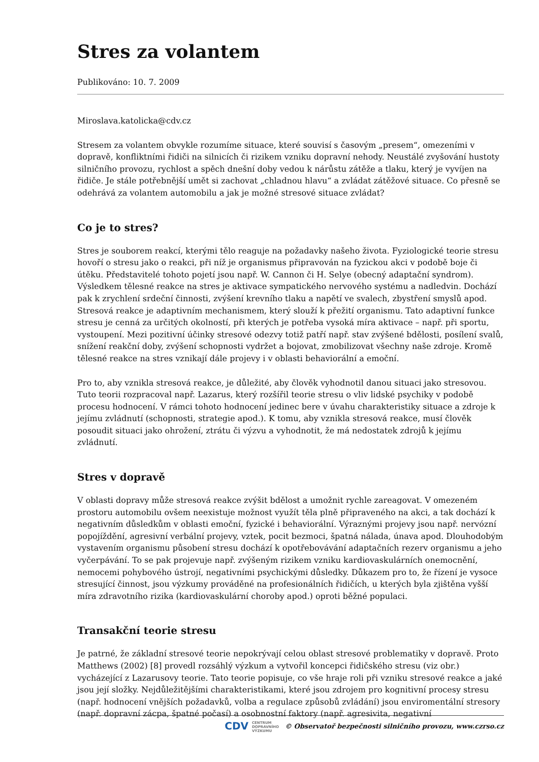Stres za volantem
Publikováno: 10. 7. 2009
Miroslava.katolicka@cdv.cz
Stresem za volantem obvykle rozumíme situace, které souvisí s časovým „presem“, omezeními v dopravě, konfliktními řidiči na silnicích či rizikem vzniku dopravní nehody. Neustálé zvyšování hustoty silničního provozu, rychlost a spěch dnešní doby vedou k nárůstu zátěže a tlaku, který je vyvíjen na řidiče. Je stále potřebnější umět si zachovat „chladnou hlavu“ a zvládat zátěžové situace. Co přesně se odehrává za volantem automobilu a jak je možné stresové situace zvládat?
Co je to stres?
Stres je souborem reakcí, kterými tělo reaguje na požadavky našeho života. Fyziologické teorie stresu hovoří o stresu jako o reakci, při níž je organismus připravován na fyzickou akci v podobě boje či útěku. Představitelé tohoto pojetí jsou např. W. Cannon či H. Selye (obecný adaptační syndrom). Výsledkem tělesné reakce na stres je aktivace sympatického nervového systému a nadledvin. Dochází pak k zrychlení srdeční činnosti, zvýšení krevního tlaku a napětí ve svalech, zbystření smyslů apod. Stresová reakce je adaptivním mechanismem, který slouží k přežití organismu. Tato adaptivní funkce stresu je cenná za určitých okolností, při kterých je potřeba vysoká míra aktivace – např. při sportu, vystoupení. Mezi pozitivní účinky stresové odezvy totiž patří např. stav zvýšené bdělosti, posílení svalů, snížení reakční doby, zvýšení schopnosti vydržet a bojovat, zmobilizovat všechny naše zdroje. Kromě tělesné reakce na stres vznikají dále projevy i v oblasti behaviorální a emoční.
Pro to, aby vznikla stresová reakce, je důležité, aby člověk vyhodnotil danou situaci jako stresovou. Tuto teorii rozpracoval např. Lazarus, který rozšířil teorie stresu o vliv lidské psychiky v podobě procesu hodnocení. V rámci tohoto hodnocení jedinec bere v úvahu charakteristiky situace a zdroje k jejímu zvládnutí (schopnosti, strategie apod.). K tomu, aby vznikla stresová reakce, musí člověk posoudit situaci jako ohrožení, ztrátu či výzvu a vyhodnotit, že má nedostatek zdrojů k jejímu zvládnutí.
Stres v dopravě
V oblasti dopravy může stresová reakce zvýšit bdělost a umožnit rychle zareagovat. V omezeném prostoru automobilu ovšem neexistuje možnost využít těla plně připraveného na akci, a tak dochází k negativním důsledkům v oblasti emoční, fyzické i behaviorální. Výraznými projevy jsou např. nervózní popojíždění, agresivní verbální projevy, vztek, pocit bezmoci, špatná nálada, únava apod. Dlouhodobým vystavením organismu působení stresu dochází k opotřebovávání adaptačních rezerv organismu a jeho vyčerpávání. To se pak projevuje např. zvýšeným rizikem vzniku kardiovaskulárních onemocnění, nemocemi pohybového ústrojí, negativními psychickými důsledky. Důkazem pro to, že řízení je vysoce stresující činnost, jsou výzkumy prováděné na profesionálních řidičích, u kterých byla zjištěna vyšší míra zdravotního rizika (kardiovaskulární choroby apod.) oproti běžné populaci.
Transakční teorie stresu
Je patrné, že základní stresové teorie nepokrývají celou oblast stresové problematiky v dopravě. Proto Matthews (2002) [8] provedl rozsáhlý výzkum a vytvořil koncepci řidičského stresu (viz obr.) vycházející z Lazarusovy teorie. Tato teorie popisuje, co vše hraje roli při vzniku stresové reakce a jaké jsou její složky. Nejdůležitějšími charakteristikami, které jsou zdrojem pro kognitivní procesy stresu (např. hodnocení vnějších požadavků, volba a regulace způsobů zvládání) jsou enviromentální stresory (např. dopravní zácpa, špatné počasí) a osobnostní faktory (např. agresivita, negativní
CDV CENTRUM
DOPRAVNÍHO
VÝZKUMU © Observatoř bezpečnosti silničního provozu, www.czrso.cz